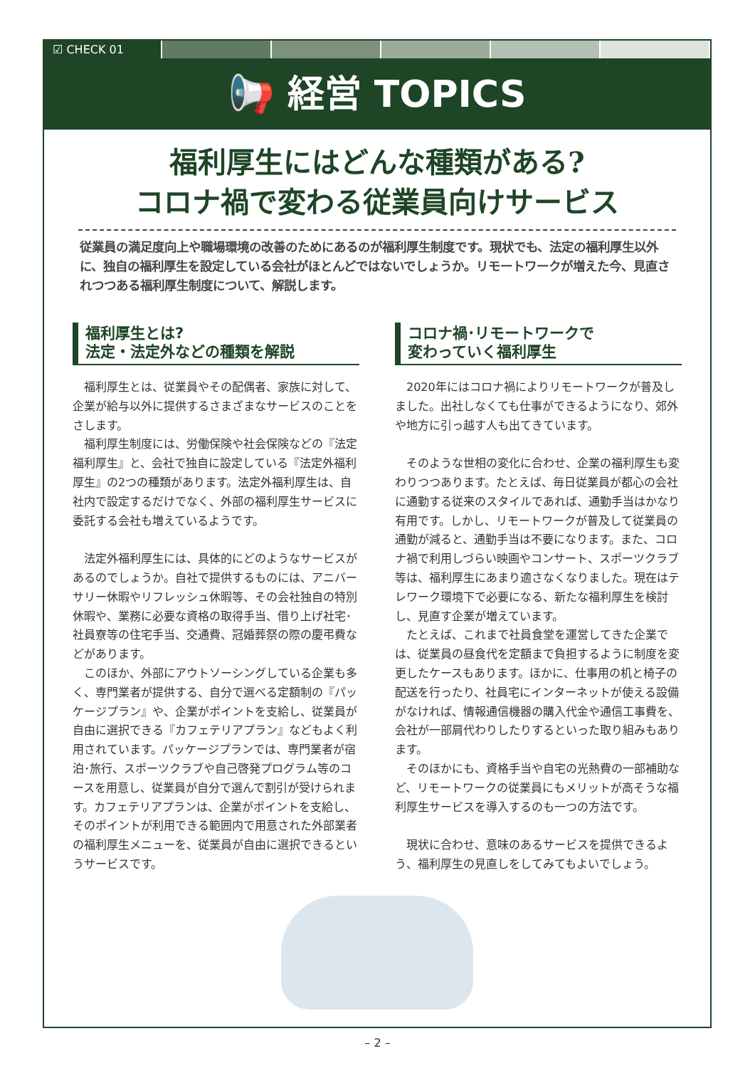☑ CHECK 01
📢 経営 TOPICS
福利厚生にはどんな種類がある?
コロナ禍で変わる従業員向けサービス
従業員の満足度向上や職場環境の改善のためにあるのが福利厚生制度です。現状でも、法定の福利厚生以外に、独自の福利厚生を設定している会社がほとんどではないでしょうか。リモートワークが増えた今、見直されつつある福利厚生制度について、解説します。
福利厚生とは?
法定・法定外などの種類を解説
福利厚生とは、従業員やその配偶者、家族に対して、企業が給与以外に提供するさまざまなサービスのことをさします。
福利厚生制度には、労働保険や社会保険などの『法定福利厚生』と、会社で独自に設定している『法定外福利厚生』の2つの種類があります。法定外福利厚生は、自社内で設定するだけでなく、外部の福利厚生サービスに委託する会社も増えているようです。
法定外福利厚生には、具体的にどのようなサービスがあるのでしょうか。自社で提供するものには、アニバーサリー休暇やリフレッシュ休暇等、その会社独自の特別休暇や、業務に必要な資格の取得手当、借り上げ社宅･社員寮等の住宅手当、交通費、冠婚葬祭の際の慶弔費などがあります。
このほか、外部にアウトソーシングしている企業も多く、専門業者が提供する、自分で選べる定額制の『パッケージプラン』や、企業がポイントを支給し、従業員が自由に選択できる『カフェテリアプラン』などもよく利用されています。パッケージプランでは、専門業者が宿泊･旅行、スポーツクラブや自己啓発プログラム等のコースを用意し、従業員が自分で選んで割引が受けられます。カフェテリアプランは、企業がポイントを支給し、そのポイントが利用できる範囲内で用意された外部業者の福利厚生メニューを、従業員が自由に選択できるというサービスです。
コロナ禍･リモートワークで
変わっていく福利厚生
2020年にはコロナ禍によりリモートワークが普及しました。出社しなくても仕事ができるようになり、郊外や地方に引っ越す人も出てきています。
そのような世相の変化に合わせ、企業の福利厚生も変わりつつあります。たとえば、毎日従業員が都心の会社に通勤する従来のスタイルであれば、通勤手当はかなり有用です。しかし、リモートワークが普及して従業員の通勤が減ると、通勤手当は不要になります。また、コロナ禍で利用しづらい映画やコンサート、スポーツクラブ等は、福利厚生にあまり適さなくなりました。現在はテレワーク環境下で必要になる、新たな福利厚生を検討し、見直す企業が増えています。
たとえば、これまで社員食堂を運営してきた企業では、従業員の昼食代を定額まで負担するように制度を変更したケースもあります。ほかに、仕事用の机と椅子の配送を行ったり、社員宅にインターネットが使える設備がなければ、情報通信機器の購入代金や通信工事費を、会社が一部肩代わりしたりするといった取り組みもあります。
そのほかにも、資格手当や自宅の光熱費の一部補助など、リモートワークの従業員にもメリットが高そうな福利厚生サービスを導入するのも一つの方法です。
現状に合わせ、意味のあるサービスを提供できるよう、福利厚生の見直しをしてみてもよいでしょう。
– 2 –